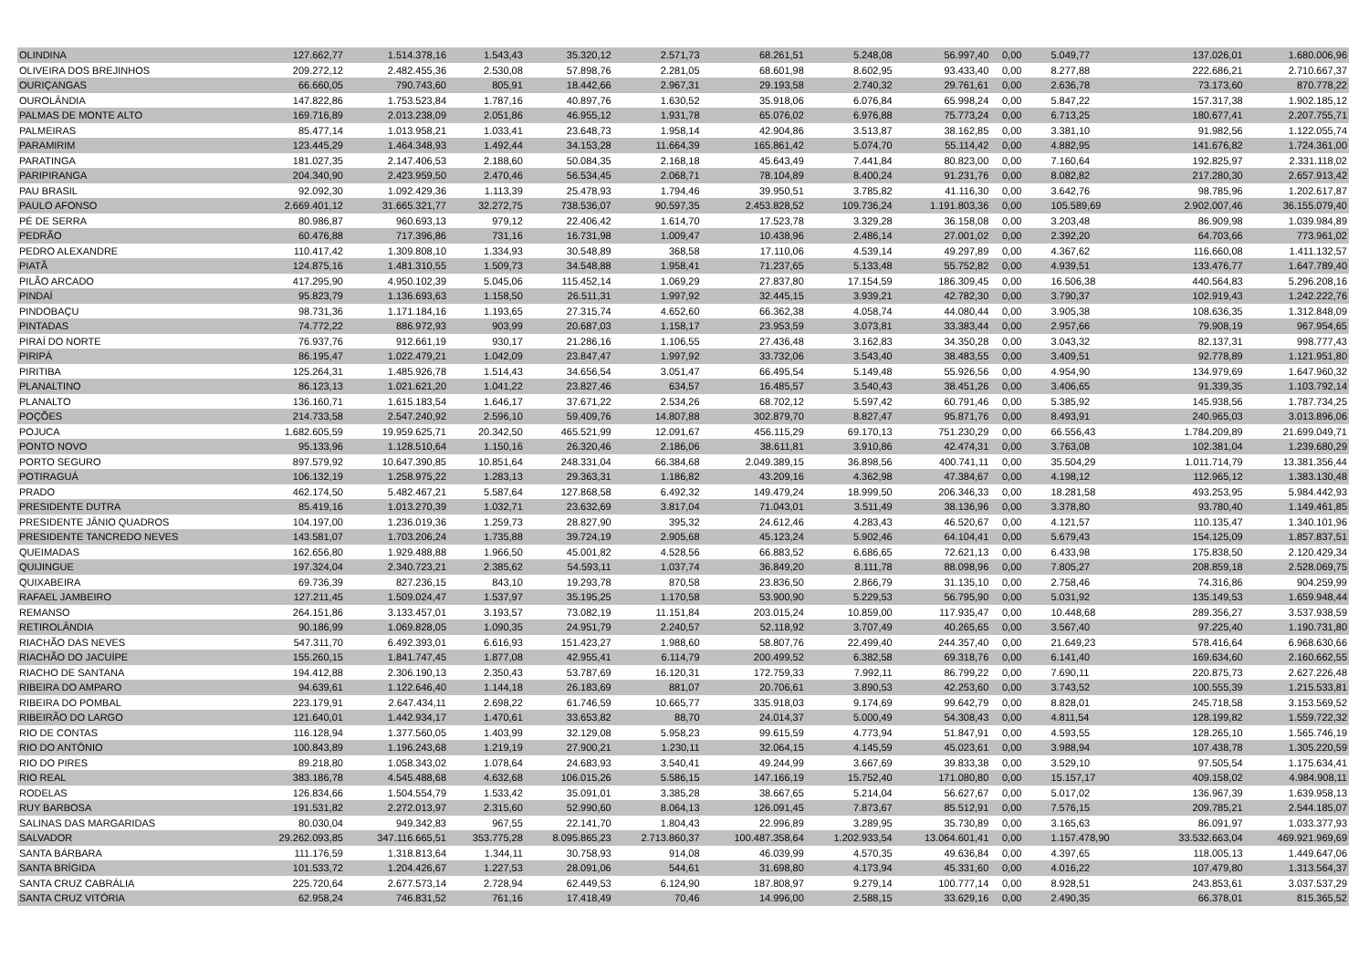| OLINDINA | 127.662,77 | 1.514.378,16 | 1.543,43 | 35.320,12 | 2.571,73 | 68.261,51 | 5.248,08 | 56.997,40 | 0,00 | 5.049,77 | 137.026,01 | 1.680.006,96 |
| OLIVEIRA DOS BREJINHOS | 209.272,12 | 2.482.455,36 | 2.530,08 | 57.898,76 | 2.281,05 | 68.601,98 | 8.602,95 | 93.433,40 | 0,00 | 8.277,88 | 222.686,21 | 2.710.667,37 |
| OURIÇANGAS | 66.660,05 | 790.743,60 | 805,91 | 18.442,66 | 2.967,31 | 29.193,58 | 2.740,32 | 29.761,61 | 0,00 | 2.636,78 | 73.173,60 | 870.778,22 |
| OUROLÂNDIA | 147.822,86 | 1.753.523,84 | 1.787,16 | 40.897,76 | 1.630,52 | 35.918,06 | 6.076,84 | 65.998,24 | 0,00 | 5.847,22 | 157.317,38 | 1.902.185,12 |
| PALMAS DE MONTE ALTO | 169.716,89 | 2.013.238,09 | 2.051,86 | 46.955,12 | 1.931,78 | 65.076,02 | 6.976,88 | 75.773,24 | 0,00 | 6.713,25 | 180.677,41 | 2.207.755,71 |
| PALMEIRAS | 85.477,14 | 1.013.958,21 | 1.033,41 | 23.648,73 | 1.958,14 | 42.904,86 | 3.513,87 | 38.162,85 | 0,00 | 3.381,10 | 91.982,56 | 1.122.055,74 |
| PARAMIRIM | 123.445,29 | 1.464.348,93 | 1.492,44 | 34.153,28 | 11.664,39 | 165.861,42 | 5.074,70 | 55.114,42 | 0,00 | 4.882,95 | 141.676,82 | 1.724.361,00 |
| PARATINGA | 181.027,35 | 2.147.406,53 | 2.188,60 | 50.084,35 | 2.168,18 | 45.643,49 | 7.441,84 | 80.823,00 | 0,00 | 7.160,64 | 192.825,97 | 2.331.118,02 |
| PARIPIRANGA | 204.340,90 | 2.423.959,50 | 2.470,46 | 56.534,45 | 2.068,71 | 78.104,89 | 8.400,24 | 91.231,76 | 0,00 | 8.082,82 | 217.280,30 | 2.657.913,42 |
| PAU BRASIL | 92.092,30 | 1.092.429,36 | 1.113,39 | 25.478,93 | 1.794,46 | 39.950,51 | 3.785,82 | 41.116,30 | 0,00 | 3.642,76 | 98.785,96 | 1.202.617,87 |
| PAULO AFONSO | 2.669.401,12 | 31.665.321,77 | 32.272,75 | 738.536,07 | 90.597,35 | 2.453.828,52 | 109.736,24 | 1.191.803,36 | 0,00 | 105.589,69 | 2.902.007,46 | 36.155.079,40 |
| PÉ DE SERRA | 80.986,87 | 960.693,13 | 979,12 | 22.406,42 | 1.614,70 | 17.523,78 | 3.329,28 | 36.158,08 | 0,00 | 3.203,48 | 86.909,98 | 1.039.984,89 |
| PEDRÃO | 60.476,88 | 717.396,86 | 731,16 | 16.731,98 | 1.009,47 | 10.438,96 | 2.486,14 | 27.001,02 | 0,00 | 2.392,20 | 64.703,66 | 773.961,02 |
| PEDRO ALEXANDRE | 110.417,42 | 1.309.808,10 | 1.334,93 | 30.548,89 | 368,58 | 17.110,06 | 4.539,14 | 49.297,89 | 0,00 | 4.367,62 | 116.660,08 | 1.411.132,57 |
| PIATÃ | 124.875,16 | 1.481.310,55 | 1.509,73 | 34.548,88 | 1.958,41 | 71.237,65 | 5.133,48 | 55.752,82 | 0,00 | 4.939,51 | 133.476,77 | 1.647.789,40 |
| PILÃO ARCADO | 417.295,90 | 4.950.102,39 | 5.045,06 | 115.452,14 | 1.069,29 | 27.837,80 | 17.154,59 | 186.309,45 | 0,00 | 16.506,38 | 440.564,83 | 5.296.208,16 |
| PINDAÍ | 95.823,79 | 1.136.693,63 | 1.158,50 | 26.511,31 | 1.997,92 | 32.445,15 | 3.939,21 | 42.782,30 | 0,00 | 3.790,37 | 102.919,43 | 1.242.222,76 |
| PINDOBAÇU | 98.731,36 | 1.171.184,16 | 1.193,65 | 27.315,74 | 4.652,60 | 66.362,38 | 4.058,74 | 44.080,44 | 0,00 | 3.905,38 | 108.636,35 | 1.312.848,09 |
| PINTADAS | 74.772,22 | 886.972,93 | 903,99 | 20.687,03 | 1.158,17 | 23.953,59 | 3.073,81 | 33.383,44 | 0,00 | 2.957,66 | 79.908,19 | 967.954,65 |
| PIRAÍ DO NORTE | 76.937,76 | 912.661,19 | 930,17 | 21.286,16 | 1.106,55 | 27.436,48 | 3.162,83 | 34.350,28 | 0,00 | 3.043,32 | 82.137,31 | 998.777,43 |
| PIRIPÁ | 86.195,47 | 1.022.479,21 | 1.042,09 | 23.847,47 | 1.997,92 | 33.732,06 | 3.543,40 | 38.483,55 | 0,00 | 3.409,51 | 92.778,89 | 1.121.951,80 |
| PIRITIBA | 125.264,31 | 1.485.926,78 | 1.514,43 | 34.656,54 | 3.051,47 | 66.495,54 | 5.149,48 | 55.926,56 | 0,00 | 4.954,90 | 134.979,69 | 1.647.960,32 |
| PLANALTINO | 86.123,13 | 1.021.621,20 | 1.041,22 | 23.827,46 | 634,57 | 16.485,57 | 3.540,43 | 38.451,26 | 0,00 | 3.406,65 | 91.339,35 | 1.103.792,14 |
| PLANALTO | 136.160,71 | 1.615.183,54 | 1.646,17 | 37.671,22 | 2.534,26 | 68.702,12 | 5.597,42 | 60.791,46 | 0,00 | 5.385,92 | 145.938,56 | 1.787.734,25 |
| POÇÕES | 214.733,58 | 2.547.240,92 | 2.596,10 | 59.409,76 | 14.807,88 | 302.879,70 | 8.827,47 | 95.871,76 | 0,00 | 8.493,91 | 240.965,03 | 3.013.896,06 |
| POJUCA | 1.682.605,59 | 19.959.625,71 | 20.342,50 | 465.521,99 | 12.091,67 | 456.115,29 | 69.170,13 | 751.230,29 | 0,00 | 66.556,43 | 1.784.209,89 | 21.699.049,71 |
| PONTO NOVO | 95.133,96 | 1.128.510,64 | 1.150,16 | 26.320,46 | 2.186,06 | 38.611,81 | 3.910,86 | 42.474,31 | 0,00 | 3.763,08 | 102.381,04 | 1.239.680,29 |
| PORTO SEGURO | 897.579,92 | 10.647.390,85 | 10.851,64 | 248.331,04 | 66.384,68 | 2.049.389,15 | 36.898,56 | 400.741,11 | 0,00 | 35.504,29 | 1.011.714,79 | 13.381.356,44 |
| POTIRAGUÁ | 106.132,19 | 1.258.975,22 | 1.283,13 | 29.363,31 | 1.186,82 | 43.209,16 | 4.362,98 | 47.384,67 | 0,00 | 4.198,12 | 112.965,12 | 1.383.130,48 |
| PRADO | 462.174,50 | 5.482.467,21 | 5.587,64 | 127.868,58 | 6.492,32 | 149.479,24 | 18.999,50 | 206.346,33 | 0,00 | 18.281,58 | 493.253,95 | 5.984.442,93 |
| PRESIDENTE DUTRA | 85.419,16 | 1.013.270,39 | 1.032,71 | 23.632,69 | 3.817,04 | 71.043,01 | 3.511,49 | 38.136,96 | 0,00 | 3.378,80 | 93.780,40 | 1.149.461,85 |
| PRESIDENTE JÂNIO QUADROS | 104.197,00 | 1.236.019,36 | 1.259,73 | 28.827,90 | 395,32 | 24.612,46 | 4.283,43 | 46.520,67 | 0,00 | 4.121,57 | 110.135,47 | 1.340.101,96 |
| PRESIDENTE TANCREDO NEVES | 143.581,07 | 1.703.206,24 | 1.735,88 | 39.724,19 | 2.905,68 | 45.123,24 | 5.902,46 | 64.104,41 | 0,00 | 5.679,43 | 154.125,09 | 1.857.837,51 |
| QUEIMADAS | 162.656,80 | 1.929.488,88 | 1.966,50 | 45.001,82 | 4.528,56 | 66.883,52 | 6.686,65 | 72.621,13 | 0,00 | 6.433,98 | 175.838,50 | 2.120.429,34 |
| QUIJINGUE | 197.324,04 | 2.340.723,21 | 2.385,62 | 54.593,11 | 1.037,74 | 36.849,20 | 8.111,78 | 88.098,96 | 0,00 | 7.805,27 | 208.859,18 | 2.528.069,75 |
| QUIXABEIRA | 69.736,39 | 827.236,15 | 843,10 | 19.293,78 | 870,58 | 23.836,50 | 2.866,79 | 31.135,10 | 0,00 | 2.758,46 | 74.316,86 | 904.259,99 |
| RAFAEL JAMBEIRO | 127.211,45 | 1.509.024,47 | 1.537,97 | 35.195,25 | 1.170,58 | 53.900,90 | 5.229,53 | 56.795,90 | 0,00 | 5.031,92 | 135.149,53 | 1.659.948,44 |
| REMANSO | 264.151,86 | 3.133.457,01 | 3.193,57 | 73.082,19 | 11.151,84 | 203.015,24 | 10.859,00 | 117.935,47 | 0,00 | 10.448,68 | 289.356,27 | 3.537.938,59 |
| RETIROLÂNDIA | 90.186,99 | 1.069.828,05 | 1.090,35 | 24.951,79 | 2.240,57 | 52.118,92 | 3.707,49 | 40.265,65 | 0,00 | 3.567,40 | 97.225,40 | 1.190.731,80 |
| RIACHÃO DAS NEVES | 547.311,70 | 6.492.393,01 | 6.616,93 | 151.423,27 | 1.988,60 | 58.807,76 | 22.499,40 | 244.357,40 | 0,00 | 21.649,23 | 578.416,64 | 6.968.630,66 |
| RIACHÃO DO JACUÍPE | 155.260,15 | 1.841.747,45 | 1.877,08 | 42.955,41 | 6.114,79 | 200.499,52 | 6.382,58 | 69.318,76 | 0,00 | 6.141,40 | 169.634,60 | 2.160.662,55 |
| RIACHO DE SANTANA | 194.412,88 | 2.306.190,13 | 2.350,43 | 53.787,69 | 16.120,31 | 172.759,33 | 7.992,11 | 86.799,22 | 0,00 | 7.690,11 | 220.875,73 | 2.627.226,48 |
| RIBEIRA DO AMPARO | 94.639,61 | 1.122.646,40 | 1.144,18 | 26.183,69 | 881,07 | 20.706,61 | 3.890,53 | 42.253,60 | 0,00 | 3.743,52 | 100.555,39 | 1.215.533,81 |
| RIBEIRA DO POMBAL | 223.179,91 | 2.647.434,11 | 2.698,22 | 61.746,59 | 10.665,77 | 335.918,03 | 9.174,69 | 99.642,79 | 0,00 | 8.828,01 | 245.718,58 | 3.153.569,52 |
| RIBEIRÃO DO LARGO | 121.640,01 | 1.442.934,17 | 1.470,61 | 33.653,82 | 88,70 | 24.014,37 | 5.000,49 | 54.308,43 | 0,00 | 4.811,54 | 128.199,82 | 1.559.722,32 |
| RIO DE CONTAS | 116.128,94 | 1.377.560,05 | 1.403,99 | 32.129,08 | 5.958,23 | 99.615,59 | 4.773,94 | 51.847,91 | 0,00 | 4.593,55 | 128.265,10 | 1.565.746,19 |
| RIO DO ANTÔNIO | 100.843,89 | 1.196.243,68 | 1.219,19 | 27.900,21 | 1.230,11 | 32.064,15 | 4.145,59 | 45.023,61 | 0,00 | 3.988,94 | 107.438,78 | 1.305.220,59 |
| RIO DO PIRES | 89.218,80 | 1.058.343,02 | 1.078,64 | 24.683,93 | 3.540,41 | 49.244,99 | 3.667,69 | 39.833,38 | 0,00 | 3.529,10 | 97.505,54 | 1.175.634,41 |
| RIO REAL | 383.186,78 | 4.545.488,68 | 4.632,68 | 106.015,26 | 5.586,15 | 147.166,19 | 15.752,40 | 171.080,80 | 0,00 | 15.157,17 | 409.158,02 | 4.984.908,11 |
| RODELAS | 126.834,66 | 1.504.554,79 | 1.533,42 | 35.091,01 | 3.385,28 | 38.667,65 | 5.214,04 | 56.627,67 | 0,00 | 5.017,02 | 136.967,39 | 1.639.958,13 |
| RUY BARBOSA | 191.531,82 | 2.272.013,97 | 2.315,60 | 52.990,60 | 8.064,13 | 126.091,45 | 7.873,67 | 85.512,91 | 0,00 | 7.576,15 | 209.785,21 | 2.544.185,07 |
| SALINAS DAS MARGARIDAS | 80.030,04 | 949.342,83 | 967,55 | 22.141,70 | 1.804,43 | 22.996,89 | 3.289,95 | 35.730,89 | 0,00 | 3.165,63 | 86.091,97 | 1.033.377,93 |
| SALVADOR | 29.262.093,85 | 347.116.665,51 | 353.775,28 | 8.095.865,23 | 2.713.860,37 | 100.487.358,64 | 1.202.933,54 | 13.064.601,41 | 0,00 | 1.157.478,90 | 33.532.663,04 | 469.921.969,69 |
| SANTA BÁRBARA | 111.176,59 | 1.318.813,64 | 1.344,11 | 30.758,93 | 914,08 | 46.039,99 | 4.570,35 | 49.636,84 | 0,00 | 4.397,65 | 118.005,13 | 1.449.647,06 |
| SANTA BRÍGIDA | 101.533,72 | 1.204.426,67 | 1.227,53 | 28.091,06 | 544,61 | 31.698,80 | 4.173,94 | 45.331,60 | 0,00 | 4.016,22 | 107.479,80 | 1.313.564,37 |
| SANTA CRUZ CABRÁLIA | 225.720,64 | 2.677.573,14 | 2.728,94 | 62.449,53 | 6.124,90 | 187.808,97 | 9.279,14 | 100.777,14 | 0,00 | 8.928,51 | 243.853,61 | 3.037.537,29 |
| SANTA CRUZ VITÓRIA | 62.958,24 | 746.831,52 | 761,16 | 17.418,49 | 70,46 | 14.996,00 | 2.588,15 | 33.629,16 | 0,00 | 2.490,35 | 66.378,01 | 815.365,52 |